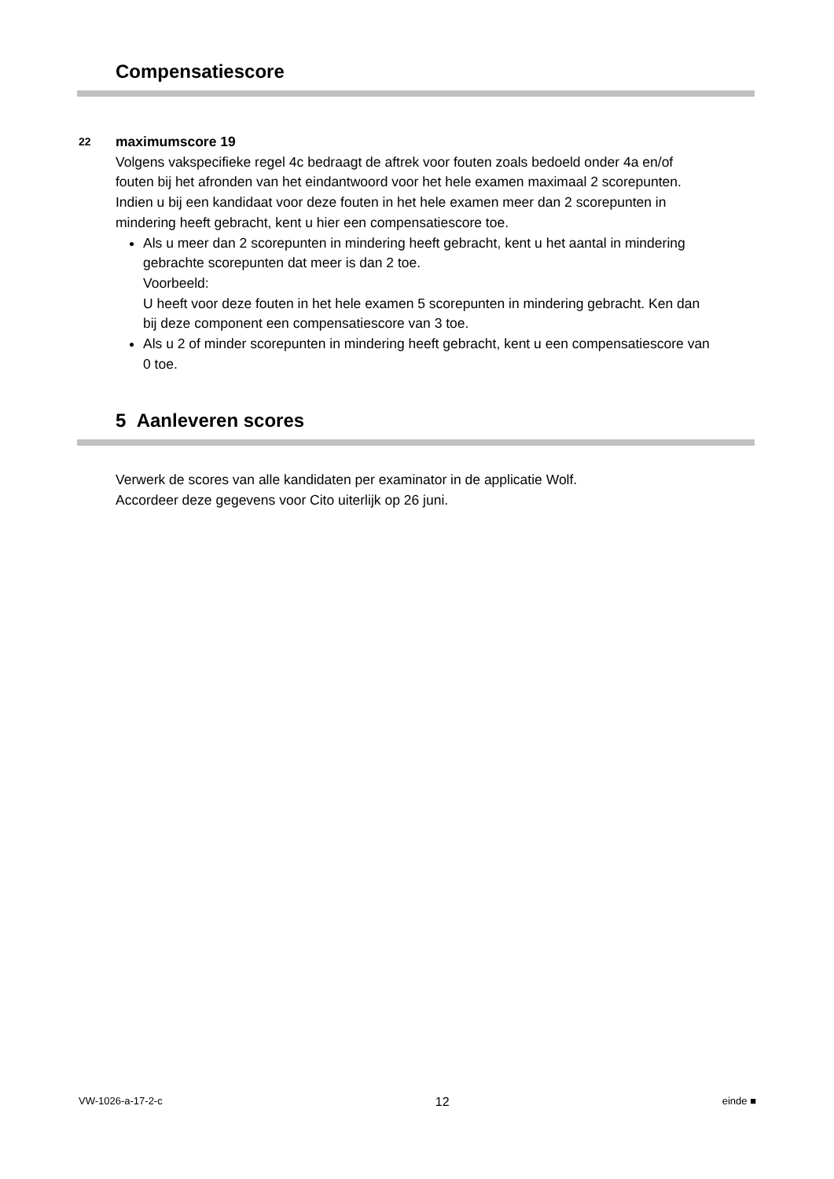Compensatiescore
22
maximumscore 19
Volgens vakspecifieke regel 4c bedraagt de aftrek voor fouten zoals bedoeld onder 4a en/of fouten bij het afronden van het eindantwoord voor het hele examen maximaal 2 scorepunten.
Indien u bij een kandidaat voor deze fouten in het hele examen meer dan 2 scorepunten in mindering heeft gebracht, kent u hier een compensatiescore toe.
Als u meer dan 2 scorepunten in mindering heeft gebracht, kent u het aantal in mindering gebrachte scorepunten dat meer is dan 2 toe.
Voorbeeld:
U heeft voor deze fouten in het hele examen 5 scorepunten in mindering gebracht. Ken dan bij deze component een compensatiescore van 3 toe.
Als u 2 of minder scorepunten in mindering heeft gebracht, kent u een compensatiescore van 0 toe.
5 Aanleveren scores
Verwerk de scores van alle kandidaten per examinator in de applicatie Wolf.
Accordeer deze gegevens voor Cito uiterlijk op 26 juni.
VW-1026-a-17-2-c 12 einde ■